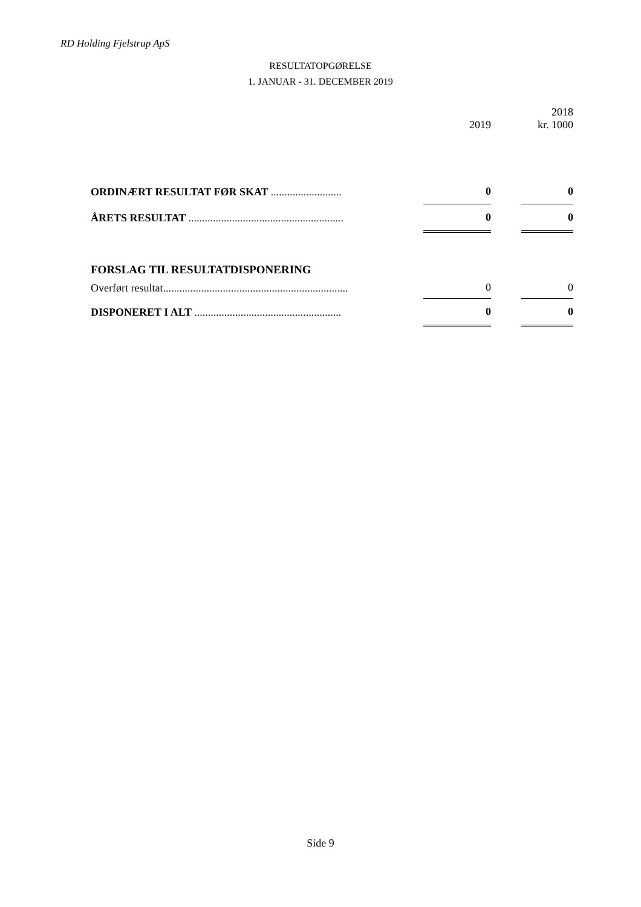RD Holding Fjelstrup ApS
RESULTATOPGØRELSE
1. JANUAR - 31. DECEMBER 2019
| | | 2019 | | 2018 kr. 1000 |
| ORDINÆRT RESULTAT FØR SKAT .......................... | | 0 | | 0 |
| ÅRETS RESULTAT ......................................................... | | 0 | | 0 |
| FORSLAG TIL RESULTATDISPONERING | | | | |
| Overført resultat.................................................................... | | 0 | | 0 |
| DISPONERET I ALT ...................................................... | | 0 | | 0 |
Side 9